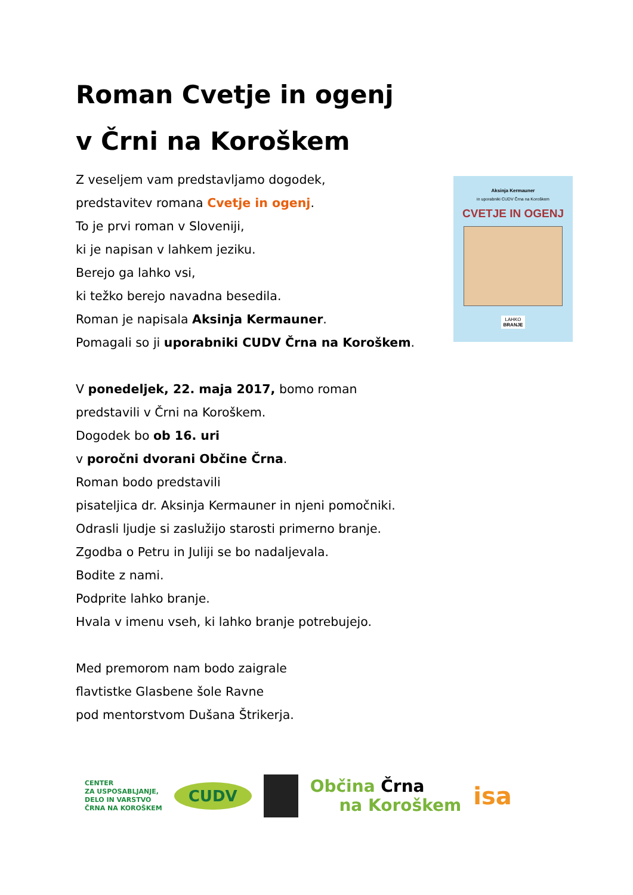Roman Cvetje in ogenj
v Črni na Koroškem
Z veseljem vam predstavljamo dogodek,
predstavitev romana Cvetje in ogenj.
To je prvi roman v Sloveniji,
ki je napisan v lahkem jeziku.
Berejo ga lahko vsi,
ki težko berejo navadna besedila.
Roman je napisala Aksinja Kermauner.
Pomagali so ji uporabniki CUDV Črna na Koroškem.
V ponedeljek, 22. maja 2017, bomo roman
predstavili v Črni na Koroškem.
Dogodek bo ob 16. uri
v poročni dvorani Občine Črna.
Roman bodo predstavili
pisateljica dr. Aksinja Kermauner in njeni pomočniki.
Odrasli ljudje si zaslužijo starosti primerno branje.
Zgodba o Petru in Juliji se bo nadaljevala.
Bodite z nami.
Podprite lahko branje.
Hvala v imenu vseh, ki lahko branje potrebujejo.
Med premorom nam bodo zaigrale
flavtistke Glasbene šole Ravne
pod mentorstvom Dušana Štrikerja.
Aksinja Kermauner
in uporabniki CUDV Črna na Koroškem
CVETJE IN OGENJ
LAHKO
BRANJE
CENTER
ZA USPOSABLJANJE,
DELO IN VARSTVO
ČRNA NA KOROŠKEM
CUDV
Občina Črna
na Koroškem
isa